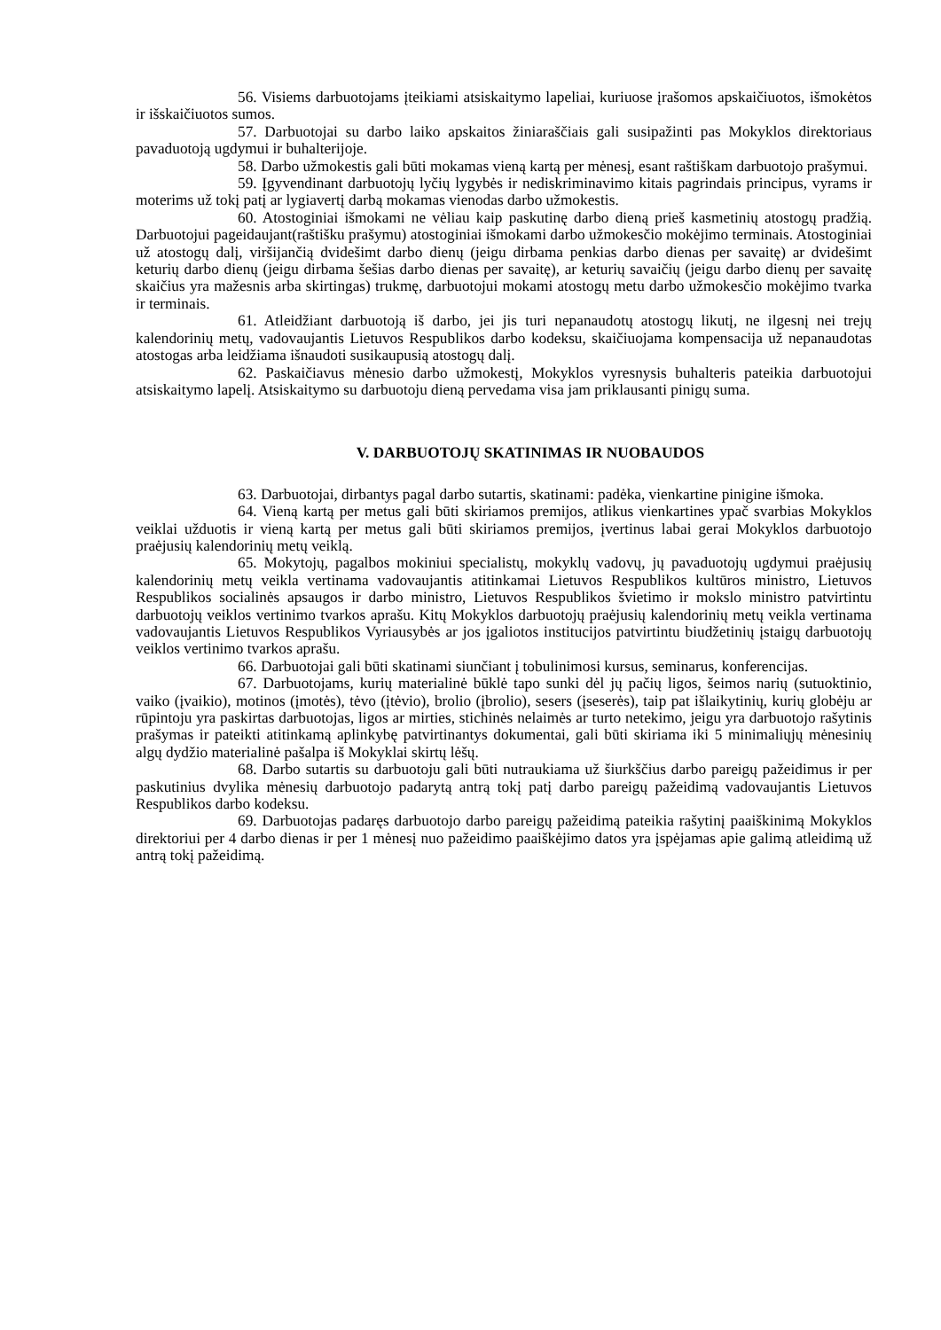56. Visiems darbuotojams įteikiami atsiskaitymo lapeliai, kuriuose įrašomos apskaičiuotos, išmokėtos ir išskaičiuotos sumos.
57. Darbuotojai su darbo laiko apskaitos žiniaraščiais gali susipažinti pas Mokyklos direktoriaus pavaduotoją ugdymui ir buhalterijoje.
58. Darbo užmokestis gali būti mokamas vieną kartą per mėnesį, esant raštiškam darbuotojo prašymui.
59. Įgyvendinant darbuotojų lyčių lygybės ir nediskriminavimo kitais pagrindais principus, vyrams ir moterims už tokį patį ar lygiavertį darbą mokamas vienodas darbo užmokestis.
60. Atostoginiai išmokami ne vėliau kaip paskutinę darbo dieną prieš kasmetinių atostogų pradžią. Darbuotojui pageidaujant(raštišku prašymu) atostoginiai išmokami darbo užmokesčio mokėjimo terminais. Atostoginiai už atostogų dalį, viršijančią dvidešimt darbo dienų (jeigu dirbama penkias darbo dienas per savaitę) ar dvidešimt keturių darbo dienų (jeigu dirbama šešias darbo dienas per savaitę), ar keturių savaičių (jeigu darbo dienų per savaitę skaičius yra mažesnis arba skirtingas) trukmę, darbuotojui mokami atostogų metu darbo užmokesčio mokėjimo tvarka ir terminais.
61. Atleidžiant darbuotoją iš darbo, jei jis turi nepanaudotų atostogų likutį, ne ilgesnį nei trejų kalendorinių metų, vadovaujantis Lietuvos Respublikos darbo kodeksu, skaičiuojama kompensacija už nepanaudotas atostogas arba leidžiama išnaudoti susikaupusią atostogų dalį.
62. Paskaičiavus mėnesio darbo užmokestį, Mokyklos vyresnysis buhalteris pateikia darbuotojui atsiskaitymo lapelį. Atsiskaitymo su darbuotoju dieną pervedama visa jam priklausanti pinigų suma.
V. DARBUOTOJŲ SKATINIMAS IR NUOBAUDOS
63. Darbuotojai, dirbantys pagal darbo sutartis, skatinami: padėka, vienkartine pinigine išmoka.
64. Vieną kartą per metus gali būti skiriamos premijos, atlikus vienkartines ypač svarbias Mokyklos veiklai užduotis ir vieną kartą per metus gali būti skiriamos premijos, įvertinus labai gerai Mokyklos darbuotojo praėjusių kalendorinių metų veiklą.
65. Mokytojų, pagalbos mokiniui specialistų, mokyklų vadovų, jų pavaduotojų ugdymui praėjusių kalendorinių metų veikla vertinama vadovaujantis atitinkamai Lietuvos Respublikos kultūros ministro, Lietuvos Respublikos socialinės apsaugos ir darbo ministro, Lietuvos Respublikos švietimo ir mokslo ministro patvirtintu darbuotojų veiklos vertinimo tvarkos aprašu. Kitų Mokyklos darbuotojų praėjusių kalendorinių metų veikla vertinama vadovaujantis Lietuvos Respublikos Vyriausybės ar jos įgaliotos institucijos patvirtintu biudžetinių įstaigų darbuotojų veiklos vertinimo tvarkos aprašu.
66. Darbuotojai gali būti skatinami siunčiant į tobulinimosi kursus, seminarus, konferencijas.
67. Darbuotojams, kurių materialinė būklė tapo sunki dėl jų pačių ligos, šeimos narių (sutuoktinio, vaiko (įvaikio), motinos (įmotės), tėvo (įtėvio), brolio (įbrolio), sesers (įseserės), taip pat išlaikytinių, kurių globėju ar rūpintoju yra paskirtas darbuotojas, ligos ar mirties, stichinės nelaimės ar turto netekimo, jeigu yra darbuotojo rašytinis prašymas ir pateikti atitinkamą aplinkybę patvirtinantys dokumentai, gali būti skiriama iki 5 minimaliųjų mėnesinių algų dydžio materialinė pašalpa iš Mokyklai skirtų lėšų.
68. Darbo sutartis su darbuotoju gali būti nutraukiama už šiurkščius darbo pareigų pažeidimus ir per paskutinius dvylika mėnesių darbuotojo padarytą antrą tokį patį darbo pareigų pažeidimą vadovaujantis Lietuvos Respublikos darbo kodeksu.
69. Darbuotojas padaręs darbuotojo darbo pareigų pažeidimą pateikia rašytinį paaiškinimą Mokyklos direktoriui per 4 darbo dienas ir per 1 mėnesį nuo pažeidimo paaiškėjimo datos yra įspėjamas apie galimą atleidimą už antrą tokį pažeidimą.